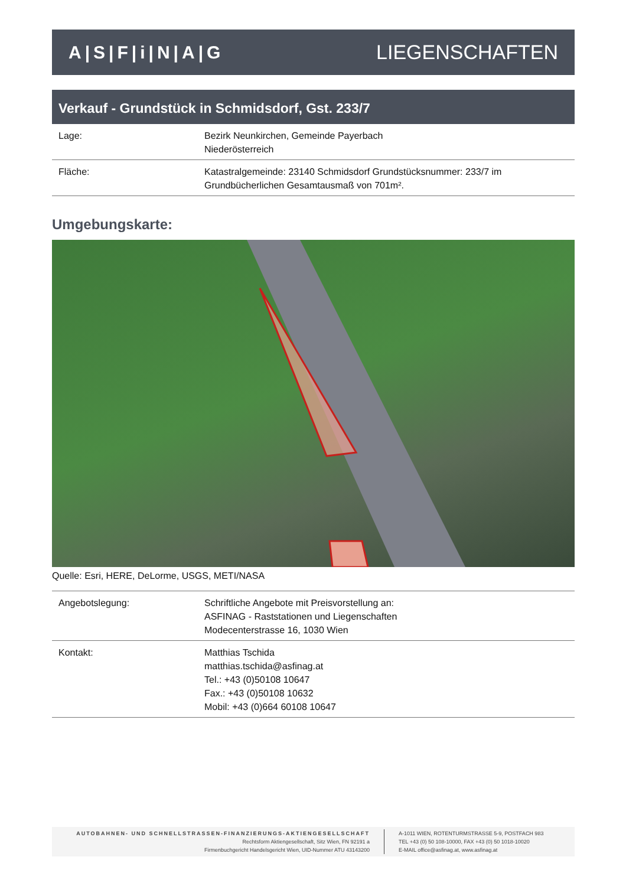A|S|F|i|N|A|G LIEGENSCHAFTEN
Verkauf - Grundstück in Schmidsdorf, Gst. 233/7
| Lage: | Bezirk Neunkirchen, Gemeinde Payerbach Niederösterreich |
| Fläche: | Katastralgemeinde: 23140 Schmidsdorf Grundstücksnummer: 233/7 im Grundbücherlichen Gesamtausmaß von 701m². |
Umgebungskarte:
Quelle: Esri, HERE, DeLorme, USGS, METI/NASA
| Angebotslegung: | Schriftliche Angebote mit Preisvorstellung an: ASFINAG - Raststationen und Liegenschaften Modecenterstrasse 16, 1030 Wien |
| Kontakt: | Matthias Tschida matthias.tschida@asfinag.at Tel.: +43 (0)50108 10647 Fax.: +43 (0)50108 10632 Mobil: +43 (0)664 60108 10647 |
AUTOBAHNEN- UND SCHNELLSTRASSEN-FINANZIERUNGS-AKTIENGESELLSCHAFT
Rechtsform Aktiengesellschaft, Sitz Wien, FN 92191 a
Firmenbuchgericht Handelsgericht Wien, UID-Nummer ATU 43143200
A-1011 WIEN, ROTENTURMSTRASSE 5-9, POSTFACH 983
TEL +43 (0) 50 108-10000, FAX +43 (0) 50 1018-10020
E-MAIL office@asfinag.at, www.asfinag.at